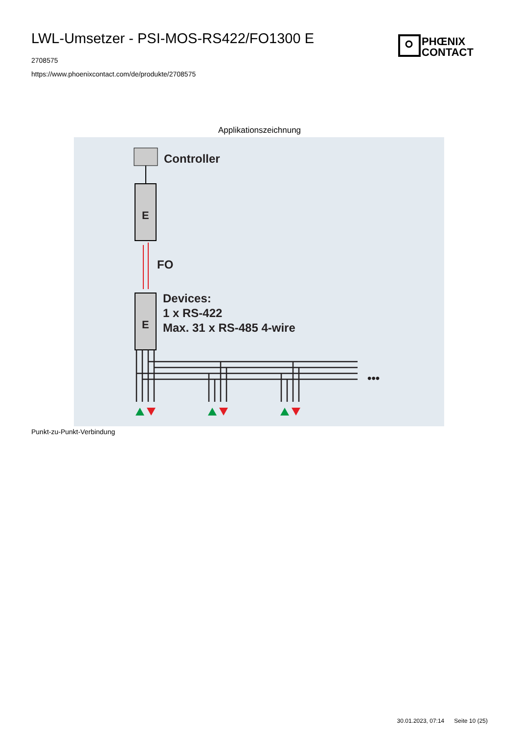LWL-Umsetzer - PSI-MOS-RS422/FO1300 E
2708575
https://www.phoenixcontact.com/de/produkte/2708575
PHŒNIX
CONTACT
Applikationszeichnung
Controller
E
FO
E
Devices:
1 x RS-422
Max. 31 x RS-485 4-wire
•••
Punkt-zu-Punkt-Verbindung
30.01.2023, 07:14 Seite 10 (25)